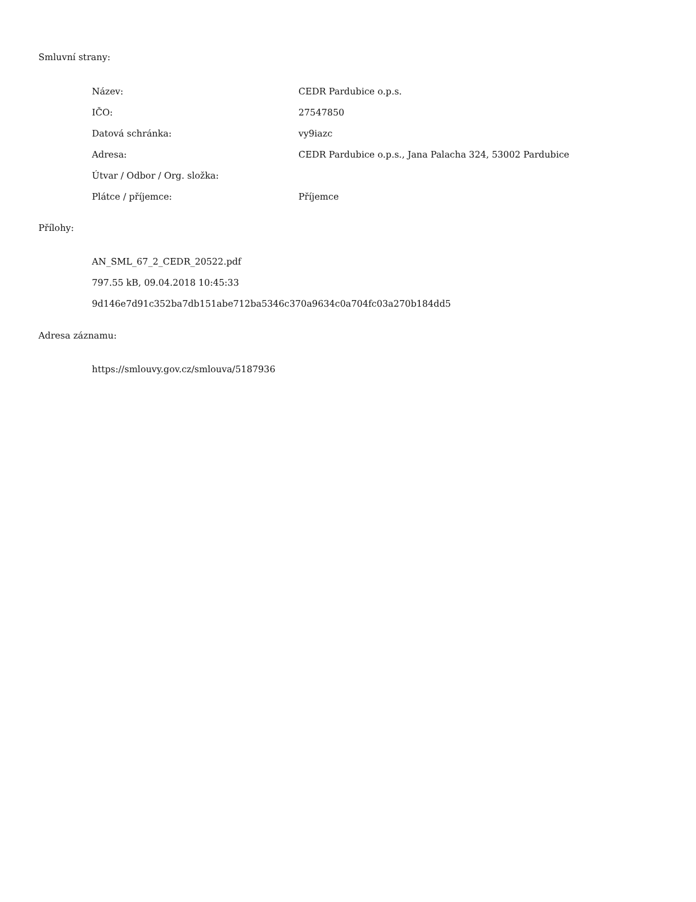Smluvní strany:
| Název: | CEDR Pardubice o.p.s. |
| IČO: | 27547850 |
| Datová schránka: | vy9iazc |
| Adresa: | CEDR Pardubice o.p.s., Jana Palacha 324, 53002 Pardubice |
| Útvar / Odbor / Org. složka: | |
| Plátce / příjemce: | Příjemce |
Přílohy:
AN_SML_67_2_CEDR_20522.pdf
797.55 kB, 09.04.2018 10:45:33
9d146e7d91c352ba7db151abe712ba5346c370a9634c0a704fc03a270b184dd5
Adresa záznamu:
https://smlouvy.gov.cz/smlouva/5187936